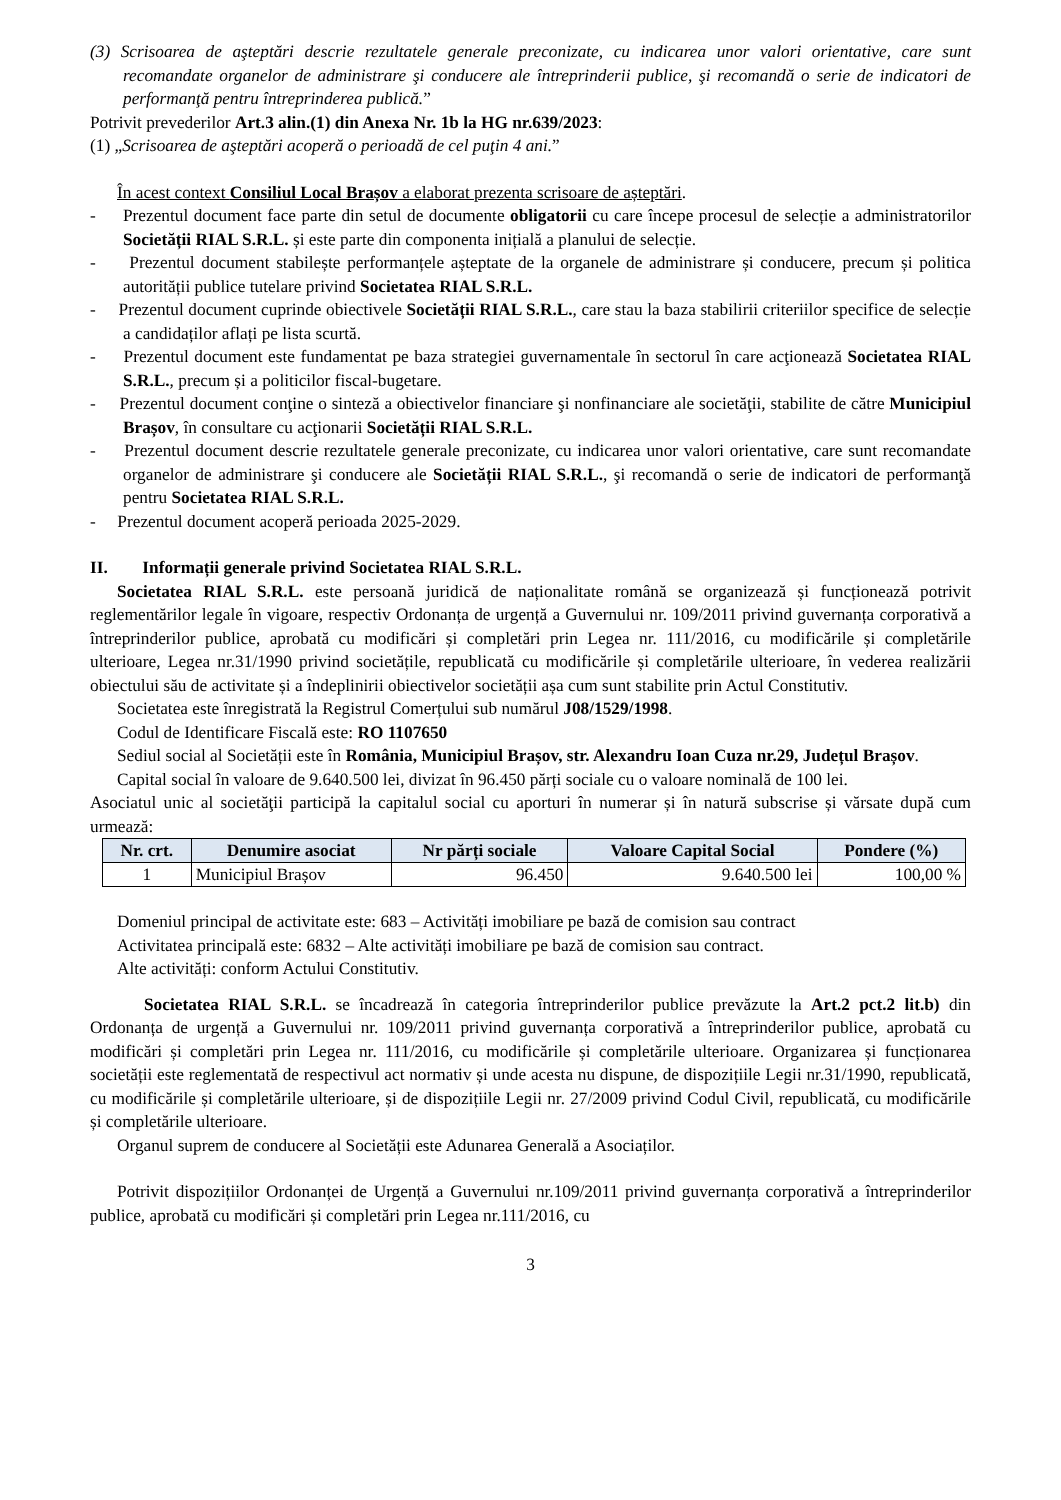(3) Scrisoarea de aşteptări descrie rezultatele generale preconizate, cu indicarea unor valori orientative, care sunt recomandate organelor de administrare şi conducere ale întreprinderii publice, şi recomandă o serie de indicatori de performanţă pentru întreprinderea publică.”
Potrivit prevederilor Art.3 alin.(1) din Anexa Nr. 1b la HG nr.639/2023:
(1) „Scrisoarea de aşteptări acoperă o perioadă de cel puţin 4 ani.”
În acest context Consiliul Local Brașov a elaborat prezenta scrisoare de așteptări.
- Prezentul document face parte din setul de documente obligatorii cu care începe procesul de selecție a administratorilor Societății RIAL S.R.L. și este parte din componenta inițială a planului de selecție.
- Prezentul document stabilește performanțele așteptate de la organele de administrare și conducere, precum și politica autorității publice tutelare privind Societatea RIAL S.R.L.
- Prezentul document cuprinde obiectivele Societății RIAL S.R.L., care stau la baza stabilirii criteriilor specifice de selecție a candidaților aflați pe lista scurtă.
- Prezentul document este fundamentat pe baza strategiei guvernamentale în sectorul în care acţionează Societatea RIAL S.R.L., precum și a politicilor fiscal-bugetare.
- Prezentul document conţine o sinteză a obiectivelor financiare şi nonfinanciare ale societăţii, stabilite de către Municipiul Brașov, în consultare cu acţionarii Societății RIAL S.R.L.
- Prezentul document descrie rezultatele generale preconizate, cu indicarea unor valori orientative, care sunt recomandate organelor de administrare şi conducere ale Societății RIAL S.R.L., şi recomandă o serie de indicatori de performanţă pentru Societatea RIAL S.R.L.
- Prezentul document acoperă perioada 2025-2029.
II. Informații generale privind Societatea RIAL S.R.L.
Societatea RIAL S.R.L. este persoană juridică de naționalitate română se organizează și funcționează potrivit reglementărilor legale în vigoare, respectiv Ordonanța de urgență a Guvernului nr. 109/2011 privind guvernanța corporativă a întreprinderilor publice, aprobată cu modificări și completări prin Legea nr. 111/2016, cu modificările și completările ulterioare, Legea nr.31/1990 privind societățile, republicată cu modificările și completările ulterioare, în vederea realizării obiectului său de activitate și a îndeplinirii obiectivelor societății așa cum sunt stabilite prin Actul Constitutiv.
Societatea este înregistrată la Registrul Comerțului sub numărul J08/1529/1998.
Codul de Identificare Fiscală este: RO 1107650
Sediul social al Societății este în România, Municipiul Brașov, str. Alexandru Ioan Cuza nr.29, Județul Brașov.
Capital social în valoare de 9.640.500 lei, divizat în 96.450 părți sociale cu o valoare nominală de 100 lei.
Asociatul unic al societăţii participă la capitalul social cu aporturi în numerar și în natură subscrise și vărsate după cum urmează:
| Nr. crt. | Denumire asociat | Nr părți sociale | Valoare Capital Social | Pondere (%) |
| --- | --- | --- | --- | --- |
| 1 | Municipiul Brașov | 96.450 | 9.640.500 lei | 100,00 % |
Domeniul principal de activitate este: 683 – Activități imobiliare pe bază de comision sau contract
Activitatea principală este: 6832 – Alte activități imobiliare pe bază de comision sau contract.
Alte activități: conform Actului Constitutiv.
Societatea RIAL S.R.L. se încadrează în categoria întreprinderilor publice prevăzute la Art.2 pct.2 lit.b) din Ordonanța de urgență a Guvernului nr. 109/2011 privind guvernanța corporativă a întreprinderilor publice, aprobată cu modificări și completări prin Legea nr. 111/2016, cu modificările și completările ulterioare. Organizarea și funcționarea societății este reglementată de respectivul act normativ și unde acesta nu dispune, de dispozițiile Legii nr.31/1990, republicată, cu modificările și completările ulterioare, și de dispozițiile Legii nr. 27/2009 privind Codul Civil, republicată, cu modificările și completările ulterioare.
Organul suprem de conducere al Societății este Adunarea Generală a Asociaților.
Potrivit dispozițiilor Ordonanței de Urgență a Guvernului nr.109/2011 privind guvernanța corporativă a întreprinderilor publice, aprobată cu modificări și completări prin Legea nr.111/2016, cu
3